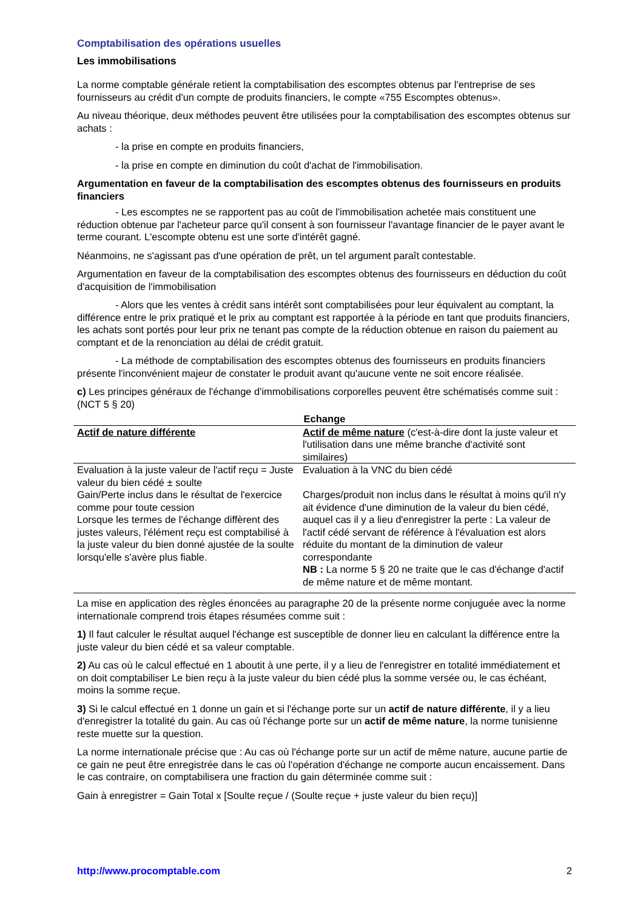Comptabilisation des opérations usuelles
Les immobilisations
La norme comptable générale retient la comptabilisation des escomptes obtenus par l'entreprise de ses fournisseurs au crédit d'un compte de produits financiers, le compte «755 Escomptes obtenus».
Au niveau théorique, deux méthodes peuvent être utilisées pour la comptabilisation des escomptes obtenus sur achats :
- la prise en compte en produits financiers,
- la prise en compte en diminution du coût d'achat de l'immobilisation.
Argumentation en faveur de la comptabilisation des escomptes obtenus des fournisseurs en produits financiers
- Les escomptes ne se rapportent pas au coût de l'immobilisation achetée mais constituent une réduction obtenue par l'acheteur parce qu'il consent à son fournisseur l'avantage financier de le payer avant le terme courant. L'escompte obtenu est une sorte d'intérêt gagné.
Néanmoins, ne s'agissant pas d'une opération de prêt, un tel argument paraît contestable.
Argumentation en faveur de la comptabilisation des escomptes obtenus des fournisseurs en déduction du coût d'acquisition de l'immobilisation
- Alors que les ventes à crédit sans intérêt sont comptabilisées pour leur équivalent au comptant, la différence entre le prix pratiqué et le prix au comptant est rapportée à la période en tant que produits financiers, les achats sont portés pour leur prix ne tenant pas compte de la réduction obtenue en raison du paiement au comptant et de la renonciation au délai de crédit gratuit.
- La méthode de comptabilisation des escomptes obtenus des fournisseurs en produits financiers présente l'inconvénient majeur de constater le produit avant qu'aucune vente ne soit encore réalisée.
c) Les principes généraux de l'échange d'immobilisations corporelles peuvent être schématisés comme suit : (NCT 5 § 20)
| Echange | |
| Actif de nature différente | Actif de même nature (c'est-à-dire dont la juste valeur et l'utilisation dans une même branche d'activité sont similaires) |
| Evaluation à la juste valeur de l'actif reçu = Juste valeur du bien cédé ± soulte Gain/Perte inclus dans le résultat de l'exercice comme pour toute cession Lorsque les termes de l'échange diffèrent des justes valeurs, l'élément reçu est comptabilisé à la juste valeur du bien donné ajustée de la soulte lorsqu'elle s'avère plus fiable. | Evaluation à la VNC du bien cédé Charges/produit non inclus dans le résultat à moins qu'il n'y ait évidence d'une diminution de la valeur du bien cédé, auquel cas il y a lieu d'enregistrer la perte : La valeur de l'actif cédé servant de référence à l'évaluation est alors réduite du montant de la diminution de valeur correspondante NB : La norme 5 § 20 ne traite que le cas d'échange d'actif de même nature et de même montant. |
La mise en application des règles énoncées au paragraphe 20 de la présente norme conjuguée avec la norme internationale comprend trois étapes résumées comme suit :
1) Il faut calculer le résultat auquel l'échange est susceptible de donner lieu en calculant la différence entre la juste valeur du bien cédé et sa valeur comptable.
2) Au cas où le calcul effectué en 1 aboutit à une perte, il y a lieu de l'enregistrer en totalité immédiatement et on doit comptabiliser Le bien reçu à la juste valeur du bien cédé plus la somme versée ou, le cas échéant, moins la somme reçue.
3) Si le calcul effectué en 1 donne un gain et si l'échange porte sur un actif de nature différente, il y a lieu d'enregistrer la totalité du gain. Au cas où l'échange porte sur un actif de même nature, la norme tunisienne reste muette sur la question.
La norme internationale précise que : Au cas où l'échange porte sur un actif de même nature, aucune partie de ce gain ne peut être enregistrée dans le cas où l'opération d'échange ne comporte aucun encaissement. Dans le cas contraire, on comptabilisera une fraction du gain déterminée comme suit :
Gain à enregistrer = Gain Total x [Soulte reçue / (Soulte reçue + juste valeur du bien reçu)]
http://www.procomptable.com 2